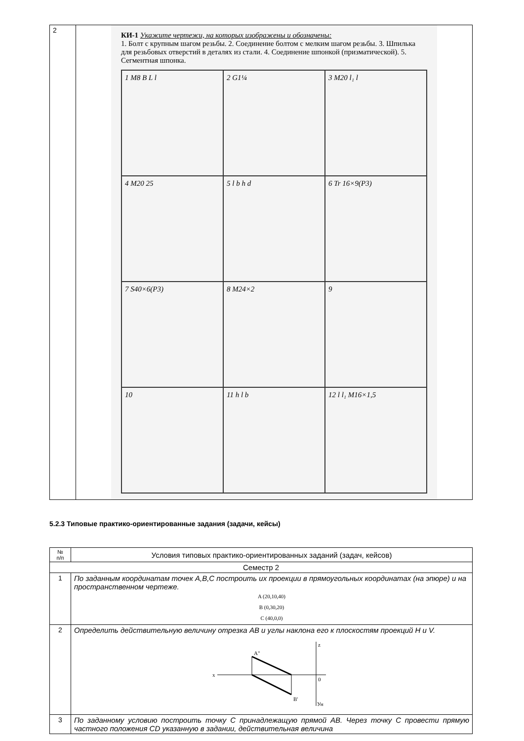| 2 | КИ-1 Укажите чертежи, на которых изображены и обозначены: 1. Болт с крупным шагом резьбы. 2. Соединение болтом с мелким шагом резьбы. 3. Шпилька для резьбовых отверстий в деталях из стали. 4. Соединение шпонкой (призматической). 5. Сегментная шпонка. 1 M8 B L l 2 G1¼ 3 M20 l₁ l 4 M20 25 5 l b h d 6 Tr 16×9(P3) 7 S40×6(P3) 8 M24×2 9 10 11 h l b 12 l l₁ M16×1,5 |
5.2.3 Типовые практико-ориентированные задания (задачи, кейсы)
| № п/п | Условия типовых практико-ориентированных заданий (задач, кейсов) |
| --- | --- |
| Семестр 2 | |
| 1 | По заданным координатам точек A,B,C построить их проекции в прямоугольных координатах (на эпюре) и на пространственном чертеже. A (20,10,40) B (0,30,20) C (40,0,0) |
| 2 | Определить действительную величину отрезка AB и углы наклона его к плоскостям проекций H и V. x z 0 A" B' Ун |
| 3 | По заданному условию построить точку C принадлежащую прямой AB. Через точку C провести прямую частного положения CD указанную в задании, действительная величина |